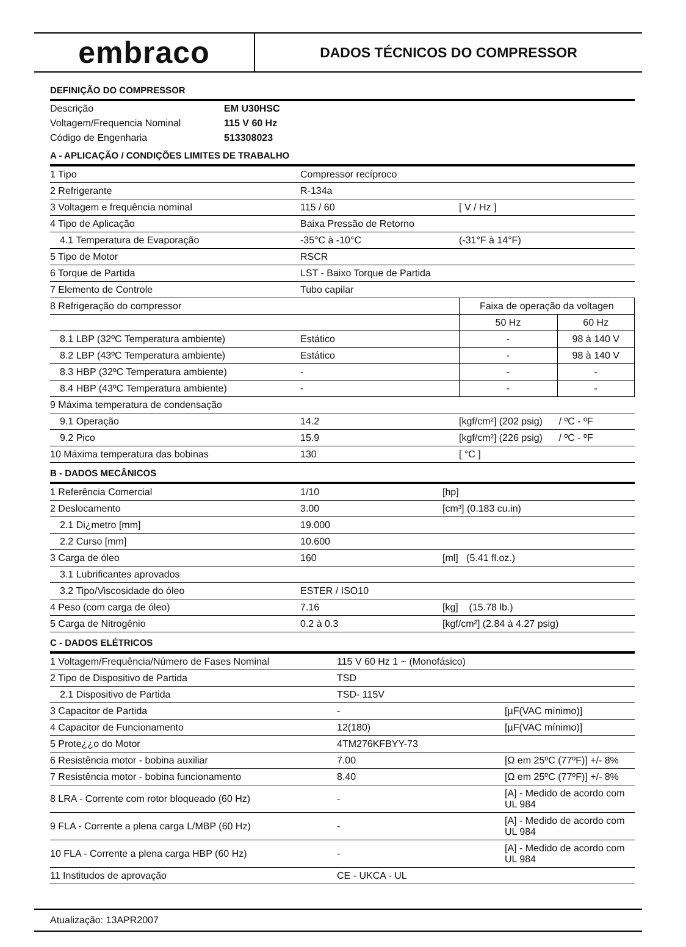embraco
DADOS TÉCNICOS DO COMPRESSOR
DEFINIÇÃO DO COMPRESSOR
| Descrição | EM U30HSC |
| Voltagem/Frequencia Nominal | 115 V 60 Hz |
| Código de Engenharia | 513308023 |
A - APLICAÇÃO / CONDIÇÕES LIMITES DE TRABALHO
| 1 Tipo | Compressor recíproco | | |
| 2 Refrigerante | R-134a | | |
| 3 Voltagem e frequência nominal | 115 / 60 | [ V / Hz ] | |
| 4 Tipo de Aplicação | Baixa Pressão de Retorno | | |
| 4.1 Temperatura de Evaporação | -35°C à -10°C | (-31°F à 14°F) | |
| 5 Tipo de Motor | RSCR | | |
| 6 Torque de Partida | LST - Baixo Torque de Partida | | |
| 7 Elemento de Controle | Tubo capilar | | |
| 8 Refrigeração do compressor | | Faixa de operação da voltagen | |
| | | 50 Hz | 60 Hz |
| 8.1 LBP (32ºC Temperatura ambiente) | Estático | - | 98 à 140 V |
| 8.2 LBP (43ºC Temperatura ambiente) | Estático | - | 98 à 140 V |
| 8.3 HBP (32ºC Temperatura ambiente) | - | - | - |
| 8.4 HBP (43ºC Temperatura ambiente) | - | - | - |
| 9 Máxima temperatura de condensação | | | |
| 9.1 Operação | 14.2 | [kgf/cm²] (202 psig) / ºC - ºF | |
| 9.2 Pico | 15.9 | [kgf/cm²] (226 psig) / ºC - ºF | |
| 10 Máxima temperatura das bobinas | 130 | [ °C ] | |
B - DADOS MECÂNICOS
| 1 Referência Comercial | 1/10 | [hp] |
| 2 Deslocamento | 3.00 | [cm³] (0.183 cu.in) |
| 2.1 Di¿metro [mm] | 19.000 | |
| 2.2 Curso [mm] | 10.600 | |
| 3 Carga de óleo | 160 | [ml] (5.41 fl.oz.) |
| 3.1 Lubrificantes aprovados | | |
| 3.2 Tipo/Viscosidade do óleo | ESTER / ISO10 | |
| 4 Peso (com carga de óleo) | 7.16 | [kg] (15.78 lb.) |
| 5 Carga de Nitrogênio | 0.2 à 0.3 | [kgf/cm²] (2.84 à 4.27 psig) |
C - DADOS ELÉTRICOS
| 1 Voltagem/Frequência/Número de Fases Nominal | 115 V 60 Hz 1 ~ (Monofásico) | |
| 2 Tipo de Dispositivo de Partida | TSD | |
| 2.1 Dispositivo de Partida | TSD- 115V | |
| 3 Capacitor de Partida | - | [µF(VAC mínimo)] |
| 4 Capacitor de Funcionamento | 12(180) | [µF(VAC mínimo)] |
| 5 Prote¿¿o do Motor | 4TM276KFBYY-73 | |
| 6 Resistência motor - bobina auxiliar | 7.00 | [Ω em 25ºC (77ºF)] +/- 8% |
| 7 Resistência motor - bobina funcionamento | 8.40 | [Ω em 25ºC (77ºF)] +/- 8% |
| 8 LRA - Corrente com rotor bloqueado (60 Hz) | - | [A] - Medido de acordo com UL 984 |
| 9 FLA - Corrente a plena carga L/MBP (60 Hz) | - | [A] - Medido de acordo com UL 984 |
| 10 FLA - Corrente a plena carga HBP (60 Hz) | - | [A] - Medido de acordo com UL 984 |
| 11 Institudos de aprovação | CE - UKCA - UL | |
Atualização: 13APR2007